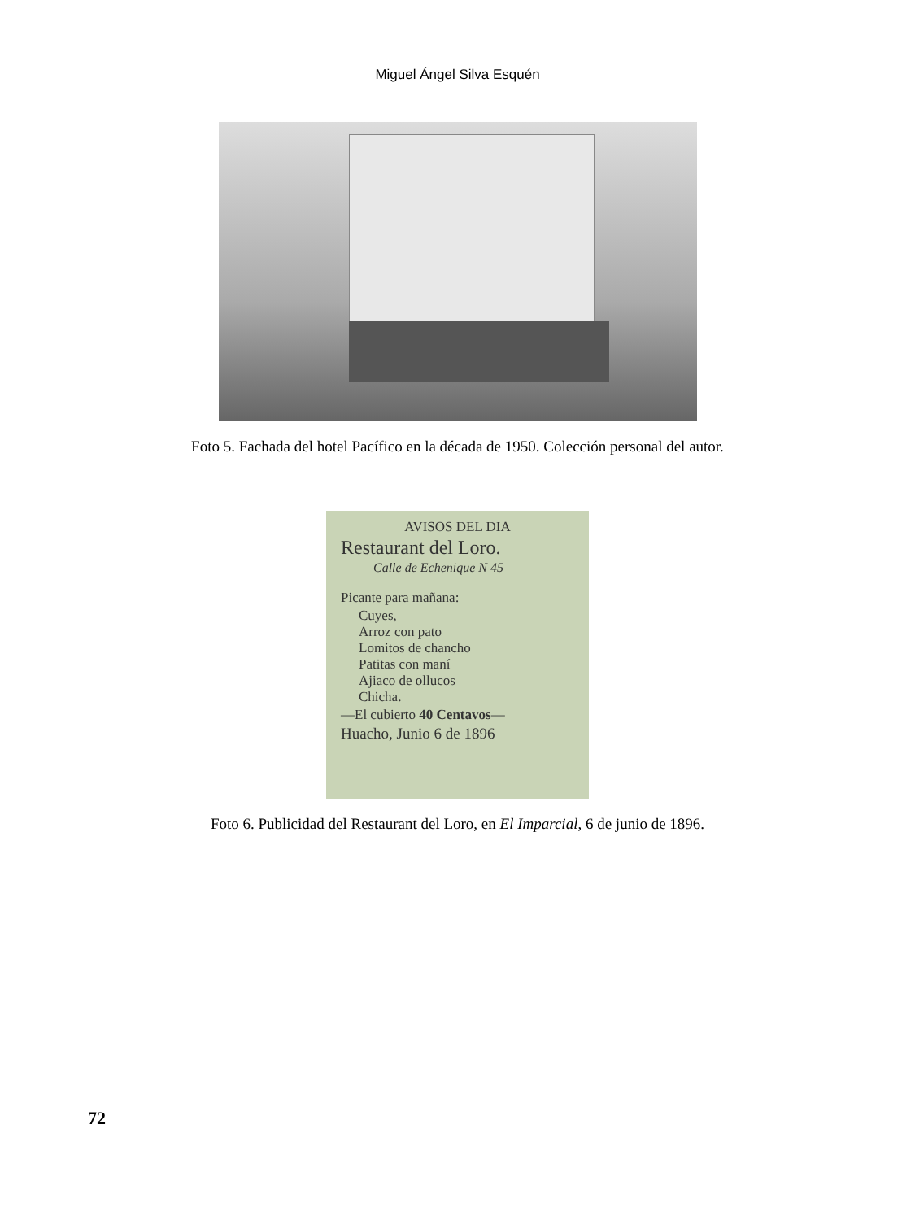Miguel Ángel Silva Esquén
Foto 5. Fachada del hotel Pacífico en la década de 1950. Colección personal del autor.
AVISOS DEL DIA
Restaurant del Loro.
Calle de Echenique N 45
Picante para mañana:
Cuyes,
Arroz con pato
Lomitos de chancho
Patitas con maní
Ajiaco de ollucos
Chicha.
—El cubierto 40 Centavos—
Huacho, Junio 6 de 1896
Foto 6. Publicidad del Restaurant del Loro, en El Imparcial, 6 de junio de 1896.
72